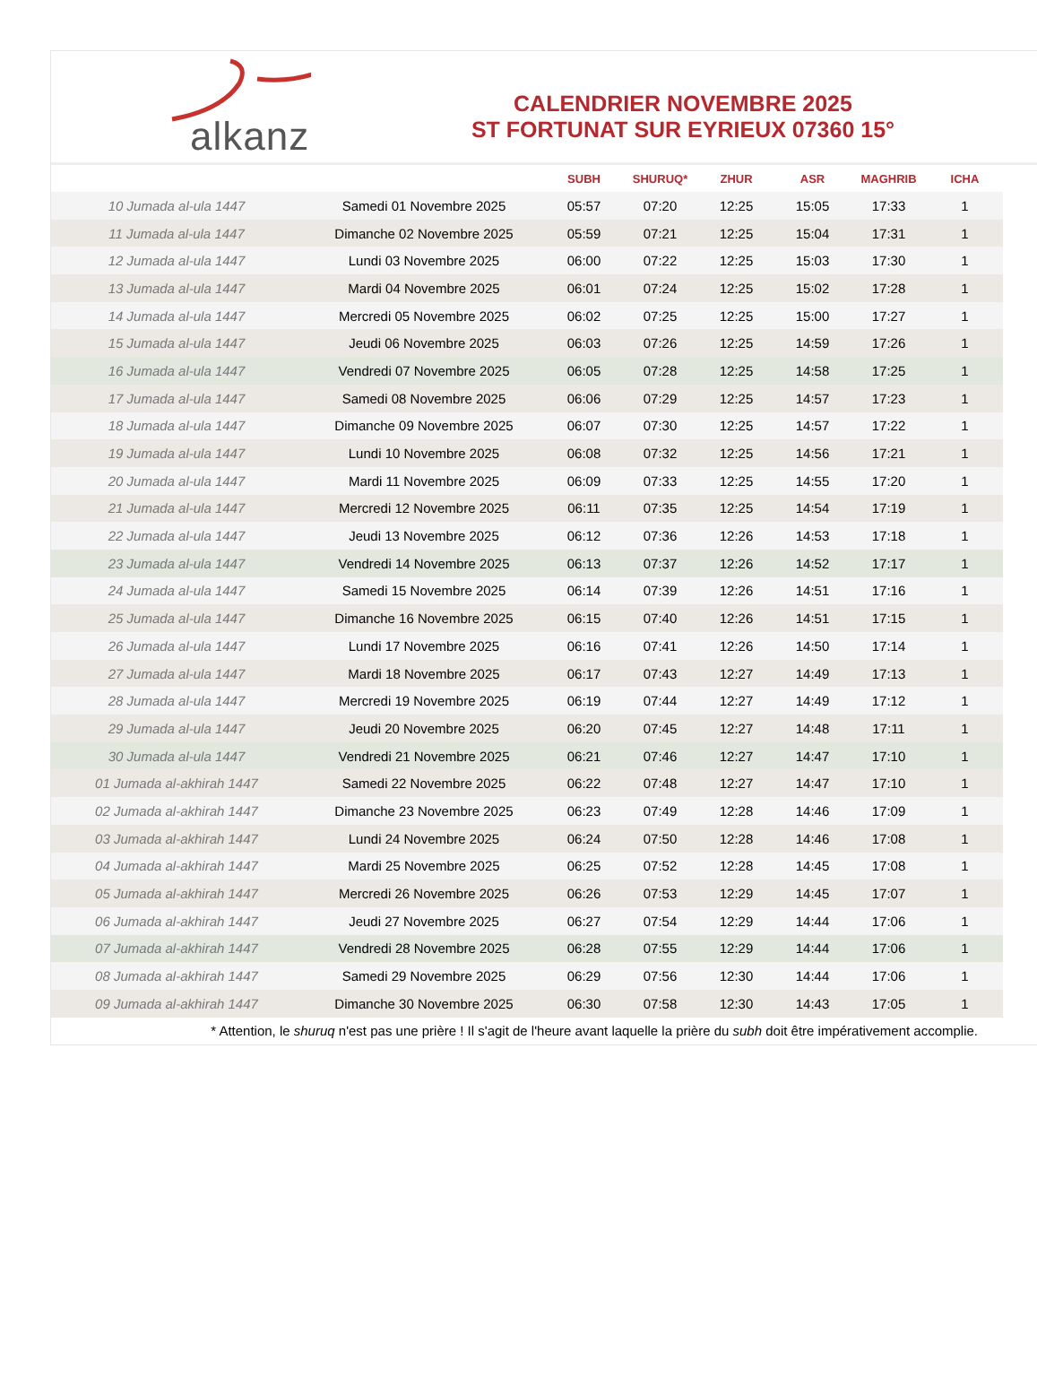alkanz
CALENDRIER NOVEMBRE 2025
ST FORTUNAT SUR EYRIEUX 07360 15°
| | | SUBH | SHURUQ* | ZHUR | ASR | MAGHRIB | ICHA |
| --- | --- | --- | --- | --- | --- | --- | --- |
| 10 Jumada al-ula 1447 | Samedi 01 Novembre 2025 | 05:57 | 07:20 | 12:25 | 15:05 | 17:33 | 1 |
| 11 Jumada al-ula 1447 | Dimanche 02 Novembre 2025 | 05:59 | 07:21 | 12:25 | 15:04 | 17:31 | 1 |
| 12 Jumada al-ula 1447 | Lundi 03 Novembre 2025 | 06:00 | 07:22 | 12:25 | 15:03 | 17:30 | 1 |
| 13 Jumada al-ula 1447 | Mardi 04 Novembre 2025 | 06:01 | 07:24 | 12:25 | 15:02 | 17:28 | 1 |
| 14 Jumada al-ula 1447 | Mercredi 05 Novembre 2025 | 06:02 | 07:25 | 12:25 | 15:00 | 17:27 | 1 |
| 15 Jumada al-ula 1447 | Jeudi 06 Novembre 2025 | 06:03 | 07:26 | 12:25 | 14:59 | 17:26 | 1 |
| 16 Jumada al-ula 1447 | Vendredi 07 Novembre 2025 | 06:05 | 07:28 | 12:25 | 14:58 | 17:25 | 1 |
| 17 Jumada al-ula 1447 | Samedi 08 Novembre 2025 | 06:06 | 07:29 | 12:25 | 14:57 | 17:23 | 1 |
| 18 Jumada al-ula 1447 | Dimanche 09 Novembre 2025 | 06:07 | 07:30 | 12:25 | 14:57 | 17:22 | 1 |
| 19 Jumada al-ula 1447 | Lundi 10 Novembre 2025 | 06:08 | 07:32 | 12:25 | 14:56 | 17:21 | 1 |
| 20 Jumada al-ula 1447 | Mardi 11 Novembre 2025 | 06:09 | 07:33 | 12:25 | 14:55 | 17:20 | 1 |
| 21 Jumada al-ula 1447 | Mercredi 12 Novembre 2025 | 06:11 | 07:35 | 12:25 | 14:54 | 17:19 | 1 |
| 22 Jumada al-ula 1447 | Jeudi 13 Novembre 2025 | 06:12 | 07:36 | 12:26 | 14:53 | 17:18 | 1 |
| 23 Jumada al-ula 1447 | Vendredi 14 Novembre 2025 | 06:13 | 07:37 | 12:26 | 14:52 | 17:17 | 1 |
| 24 Jumada al-ula 1447 | Samedi 15 Novembre 2025 | 06:14 | 07:39 | 12:26 | 14:51 | 17:16 | 1 |
| 25 Jumada al-ula 1447 | Dimanche 16 Novembre 2025 | 06:15 | 07:40 | 12:26 | 14:51 | 17:15 | 1 |
| 26 Jumada al-ula 1447 | Lundi 17 Novembre 2025 | 06:16 | 07:41 | 12:26 | 14:50 | 17:14 | 1 |
| 27 Jumada al-ula 1447 | Mardi 18 Novembre 2025 | 06:17 | 07:43 | 12:27 | 14:49 | 17:13 | 1 |
| 28 Jumada al-ula 1447 | Mercredi 19 Novembre 2025 | 06:19 | 07:44 | 12:27 | 14:49 | 17:12 | 1 |
| 29 Jumada al-ula 1447 | Jeudi 20 Novembre 2025 | 06:20 | 07:45 | 12:27 | 14:48 | 17:11 | 1 |
| 30 Jumada al-ula 1447 | Vendredi 21 Novembre 2025 | 06:21 | 07:46 | 12:27 | 14:47 | 17:10 | 1 |
| 01 Jumada al-akhirah 1447 | Samedi 22 Novembre 2025 | 06:22 | 07:48 | 12:27 | 14:47 | 17:10 | 1 |
| 02 Jumada al-akhirah 1447 | Dimanche 23 Novembre 2025 | 06:23 | 07:49 | 12:28 | 14:46 | 17:09 | 1 |
| 03 Jumada al-akhirah 1447 | Lundi 24 Novembre 2025 | 06:24 | 07:50 | 12:28 | 14:46 | 17:08 | 1 |
| 04 Jumada al-akhirah 1447 | Mardi 25 Novembre 2025 | 06:25 | 07:52 | 12:28 | 14:45 | 17:08 | 1 |
| 05 Jumada al-akhirah 1447 | Mercredi 26 Novembre 2025 | 06:26 | 07:53 | 12:29 | 14:45 | 17:07 | 1 |
| 06 Jumada al-akhirah 1447 | Jeudi 27 Novembre 2025 | 06:27 | 07:54 | 12:29 | 14:44 | 17:06 | 1 |
| 07 Jumada al-akhirah 1447 | Vendredi 28 Novembre 2025 | 06:28 | 07:55 | 12:29 | 14:44 | 17:06 | 1 |
| 08 Jumada al-akhirah 1447 | Samedi 29 Novembre 2025 | 06:29 | 07:56 | 12:30 | 14:44 | 17:06 | 1 |
| 09 Jumada al-akhirah 1447 | Dimanche 30 Novembre 2025 | 06:30 | 07:58 | 12:30 | 14:43 | 17:05 | 1 |
* Attention, le shuruq n'est pas une prière ! Il s'agit de l'heure avant laquelle la prière du subh doit être impérativement accomplie.